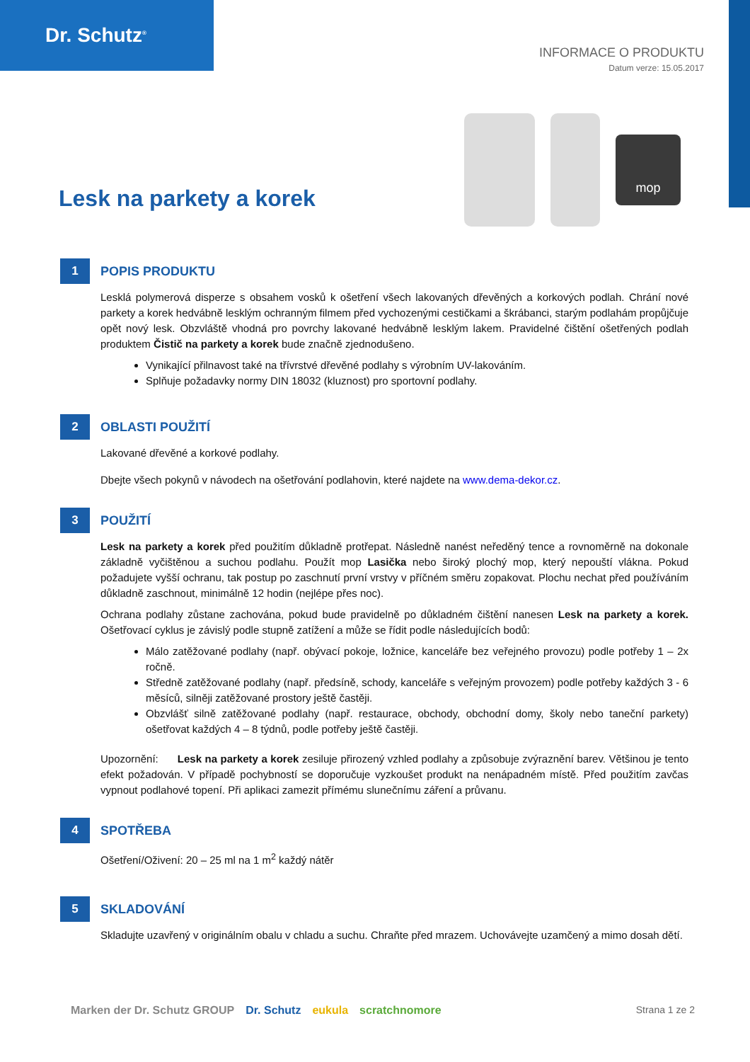Dr. Schutz<sup>®</sup>
INFORMACE O PRODUKTU
Datum verze: 15.05.2017
Lesk na parkety a korek
mop
1
POPIS PRODUKTU
Lesklá polymerová disperze s obsahem vosků k ošetření všech lakovaných dřevěných a korkových podlah. Chrání nové parkety a korek hedvábně lesklým ochranným filmem před vychozenými cestičkami a škrábanci, starým podlahám propůjčuje opět nový lesk. Obzvláště vhodná pro povrchy lakované hedvábně lesklým lakem. Pravidelné čištění ošetřených podlah produktem Čistič na parkety a korek bude značně zjednodušeno.
Vynikající přilnavost také na třívrstvé dřevěné podlahy s výrobním UV-lakováním.
Splňuje požadavky normy DIN 18032 (kluznost) pro sportovní podlahy.
2
OBLASTI POUŽITÍ
Lakované dřevěné a korkové podlahy.
Dbejte všech pokynů v návodech na ošetřování podlahovin, které najdete na www.dema-dekor.cz.
3
POUŽITÍ
Lesk na parkety a korek před použitím důkladně protřepat. Následně nanést neředěný tence a rovnoměrně na dokonale základně vyčištěnou a suchou podlahu. Použít mop Lasička nebo široký plochý mop, který nepouští vlákna. Pokud požadujete vyšší ochranu, tak postup po zaschnutí první vrstvy v příčném směru zopakovat. Plochu nechat před používáním důkladně zaschnout, minimálně 12 hodin (nejlépe přes noc).
Ochrana podlahy zůstane zachována, pokud bude pravidelně po důkladném čištění nanesen Lesk na parkety a korek. Ošetřovací cyklus je závislý podle stupně zatížení a může se řídit podle následujících bodů:
Málo zatěžované podlahy (např. obývací pokoje, ložnice, kanceláře bez veřejného provozu) podle potřeby 1 – 2x ročně.
Středně zatěžované podlahy (např. předsíně, schody, kanceláře s veřejným provozem) podle potřeby každých 3 - 6 měsíců, silněji zatěžované prostory ještě častěji.
Obzvlášť silně zatěžované podlahy (např. restaurace, obchody, obchodní domy, školy nebo taneční parkety) ošetřovat každých 4 – 8 týdnů, podle potřeby ještě častěji.
Upozornění: Lesk na parkety a korek zesiluje přirozený vzhled podlahy a způsobuje zvýraznění barev. Většinou je tento efekt požadován. V případě pochybností se doporučuje vyzkoušet produkt na nenápadném místě. Před použitím zavčas vypnout podlahové topení. Při aplikaci zamezit přímému slunečnímu záření a průvanu.
4
SPOTŘEBA
Ošetření/Oživení: 20 – 25 ml na 1 m<sup>2</sup> každý nátěr
5
SKLADOVÁNÍ
Skladujte uzavřený v originálním obalu v chladu a suchu. Chraňte před mrazem. Uchovávejte uzamčený a mimo dosah dětí.
Marken der Dr. Schutz GROUP Dr. Schutz eukula scratchnomore
Strana 1 ze 2